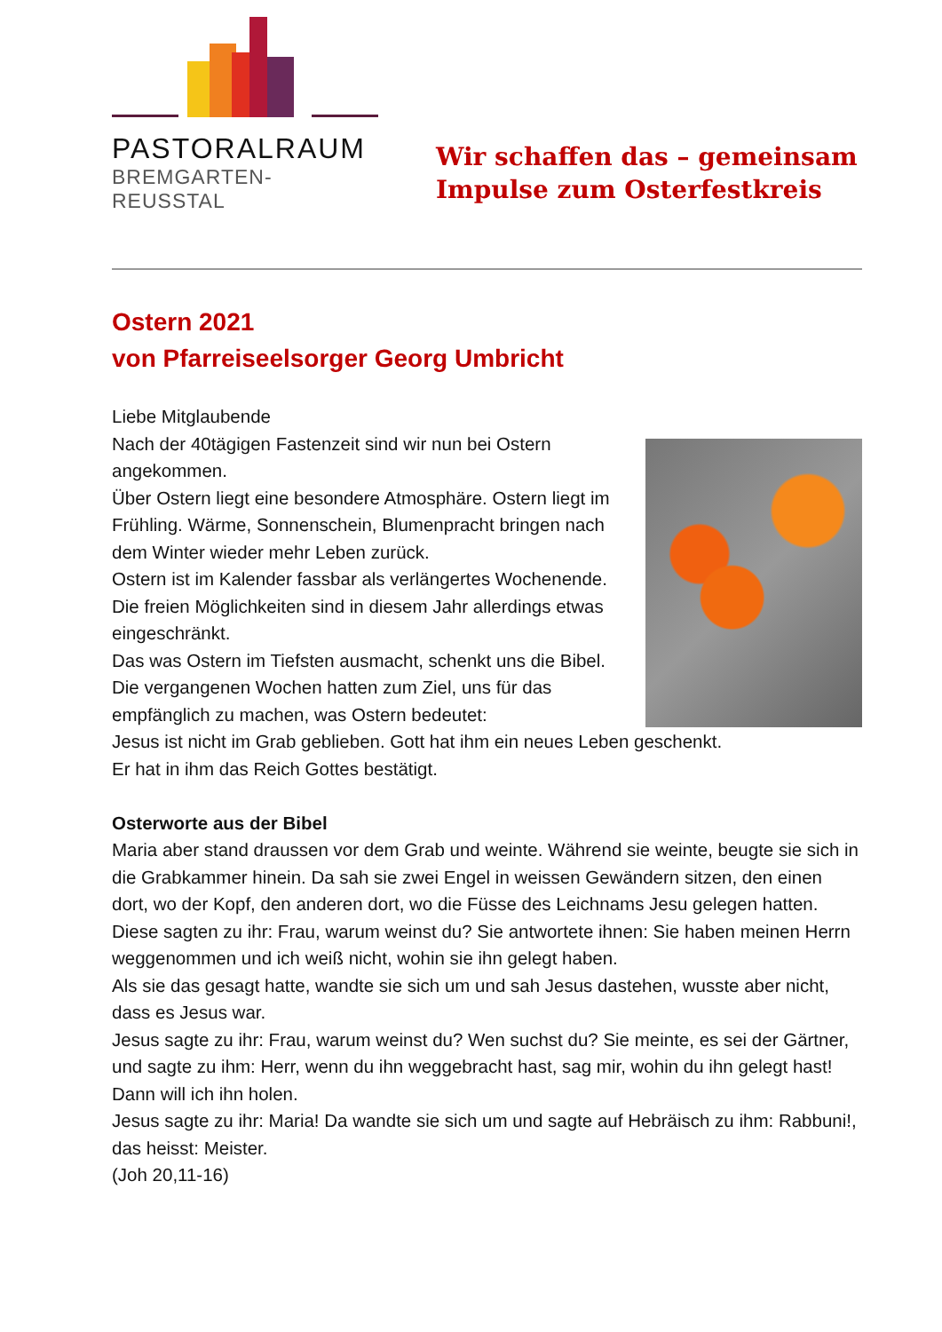PASTORALRAUM
BREMGARTEN-REUSSTAL
Wir schaffen das – gemeinsam
Impulse zum Osterfestkreis
Ostern 2021
von Pfarreiseelsorger Georg Umbricht
Liebe Mitglaubende
Nach der 40tägigen Fastenzeit sind wir nun bei Ostern angekommen.
Über Ostern liegt eine besondere Atmosphäre. Ostern liegt im Frühling. Wärme, Sonnenschein, Blumenpracht bringen nach dem Winter wieder mehr Leben zurück.
Ostern ist im Kalender fassbar als verlängertes Wochenende. Die freien Möglichkeiten sind in diesem Jahr allerdings etwas eingeschränkt.
Das was Ostern im Tiefsten ausmacht, schenkt uns die Bibel. Die vergangenen Wochen hatten zum Ziel, uns für das empfänglich zu machen, was Ostern bedeutet:
Jesus ist nicht im Grab geblieben. Gott hat ihm ein neues Leben geschenkt.
Er hat in ihm das Reich Gottes bestätigt.
Osterworte aus der Bibel
Maria aber stand draussen vor dem Grab und weinte. Während sie weinte, beugte sie sich in die Grabkammer hinein. Da sah sie zwei Engel in weissen Gewändern sitzen, den einen dort, wo der Kopf, den anderen dort, wo die Füsse des Leichnams Jesu gelegen hatten.
Diese sagten zu ihr: Frau, warum weinst du? Sie antwortete ihnen: Sie haben meinen Herrn weggenommen und ich weiß nicht, wohin sie ihn gelegt haben.
Als sie das gesagt hatte, wandte sie sich um und sah Jesus dastehen, wusste aber nicht, dass es Jesus war.
Jesus sagte zu ihr: Frau, warum weinst du? Wen suchst du? Sie meinte, es sei der Gärtner, und sagte zu ihm: Herr, wenn du ihn weggebracht hast, sag mir, wohin du ihn gelegt hast! Dann will ich ihn holen.
Jesus sagte zu ihr: Maria! Da wandte sie sich um und sagte auf Hebräisch zu ihm: Rabbuni!, das heisst: Meister.
(Joh 20,11-16)